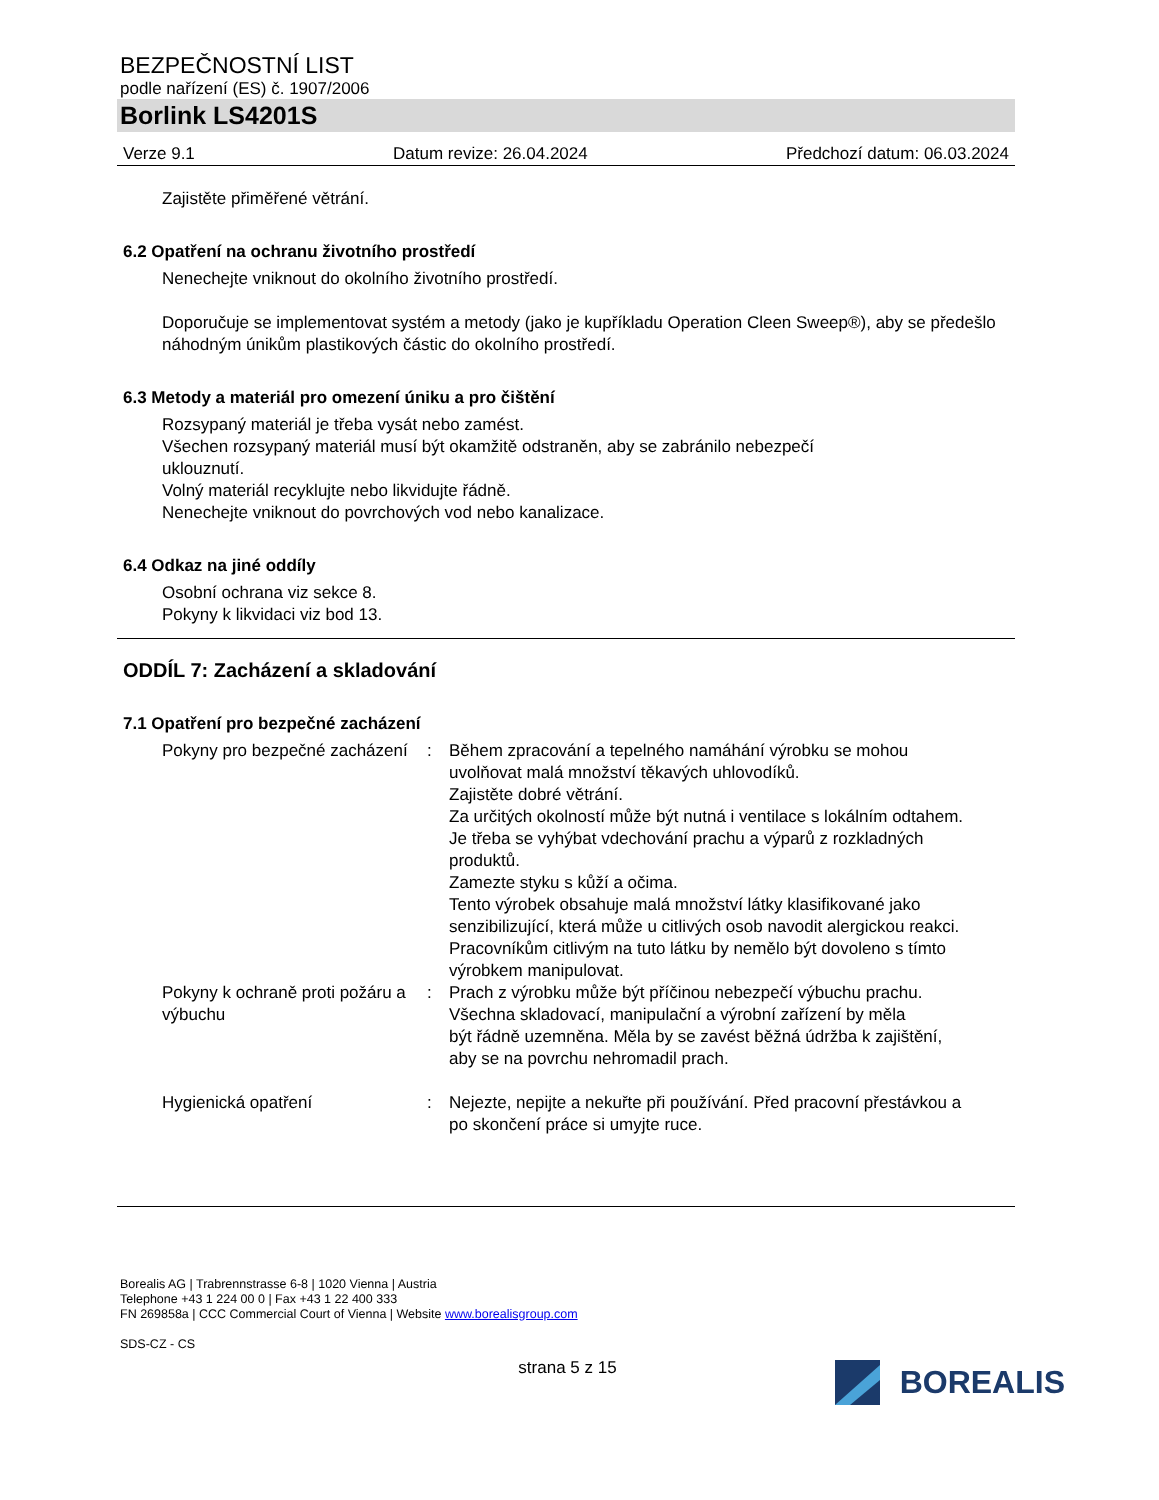BEZPEČNOSTNÍ LIST
podle nařízení (ES) č. 1907/2006
Borlink LS4201S
Verze 9.1 Datum revize: 26.04.2024 Předchozí datum: 06.03.2024
Zajistěte přiměřené větrání.
6.2 Opatření na ochranu životního prostředí
Nenechejte vniknout do okolního životního prostředí.
Doporučuje se implementovat systém a metody (jako je kupříkladu Operation Cleen Sweep®), aby se předešlo náhodným únikům plastikových částic do okolního prostředí.
6.3 Metody a materiál pro omezení úniku a pro čištění
Rozsypaný materiál je třeba vysát nebo zamést.
Všechen rozsypaný materiál musí být okamžitě odstraněn, aby se zabránilo nebezpečí
uklouznutí.
Volný materiál recyklujte nebo likvidujte řádně.
Nenechejte vniknout do povrchových vod nebo kanalizace.
6.4 Odkaz na jiné oddíly
Osobní ochrana viz sekce 8.
Pokyny k likvidaci viz bod 13.
ODDÍL 7: Zacházení a skladování
7.1 Opatření pro bezpečné zacházení
Pokyny pro bezpečné zacházení
: Během zpracování a tepelného namáhání výrobku se mohou uvolňovat malá množství těkavých uhlovodíků.
Zajistěte dobré větrání.
Za určitých okolností může být nutná i ventilace s lokálním odtahem.
Je třeba se vyhýbat vdechování prachu a výparů z rozkladných produktů.
Zamezte styku s kůží a očima.
Tento výrobek obsahuje malá množství látky klasifikované jako senzibilizující, která může u citlivých osob navodit alergickou reakci.
Pracovníkům citlivým na tuto látku by nemělo být dovoleno s tímto výrobkem manipulovat.
Pokyny k ochraně proti požáru a výbuchu
: Prach z výrobku může být příčinou nebezpečí výbuchu prachu. Všechna skladovací, manipulační a výrobní zařízení by měla
být řádně uzemněna. Měla by se zavést běžná údržba k zajištění, aby se na povrchu nehromadil prach.
Hygienická opatření : Nejezte, nepijte a nekuřte při používání. Před pracovní přestávkou a po skončení práce si umyjte ruce.
Borealis AG | Trabrennstrasse 6-8 | 1020 Vienna | Austria
Telephone +43 1 224 00 0 | Fax +43 1 22 400 333
FN 269858a | CCC Commercial Court of Vienna | Website www.borealisgroup.com
SDS-CZ - CS
strana 5 z 15
BOREALIS